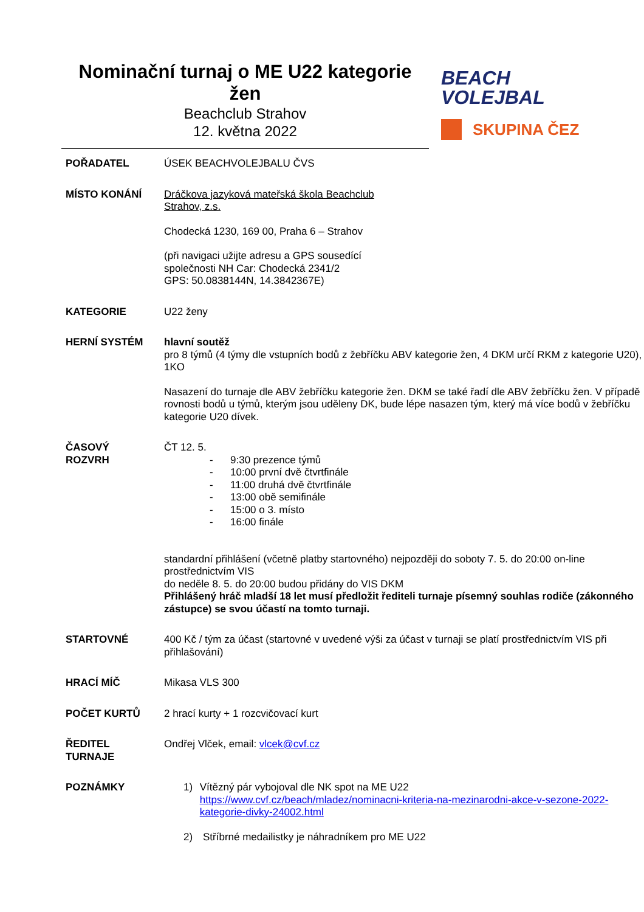Nominační turnaj o ME U22 kategorie žen
Beachclub Strahov
12. května 2022
BEACH
VOLEJBAL
SKUPINA ČEZ
| POŘADATEL | ÚSEK BEACHVOLEJBALU ČVS |
| MÍSTO KONÁNÍ | Dráčkova jazyková mateřská škola Beachclub Strahov, z.s. Chodecká 1230, 169 00, Praha 6 – Strahov (při navigaci užijte adresu a GPS sousedící společnosti NH Car: Chodecká 2341/2 GPS: 50.0838144N, 14.3842367E) |
| KATEGORIE | U22 ženy |
| HERNÍ SYSTÉM | hlavní soutěž pro 8 týmů (4 týmy dle vstupních bodů z žebříčku ABV kategorie žen, 4 DKM určí RKM z kategorie U20), 1KO Nasazení do turnaje dle ABV žebříčku kategorie žen. DKM se také řadí dle ABV žebříčku žen. V případě rovnosti bodů u týmů, kterým jsou uděleny DK, bude lépe nasazen tým, který má více bodů v žebříčku kategorie U20 dívek. |
| ČASOVÝ ROZVRH | ČT 12. 5. - 9:30 prezence týmů - 10:00 první dvě čtvrtfinále - 11:00 druhá dvě čtvrtfinále - 13:00 obě semifinále - 15:00 o 3. místo - 16:00 finále standardní přihlášení (včetně platby startovného) nejpozději do soboty 7. 5. do 20:00 on-line prostřednictvím VIS do neděle 8. 5. do 20:00 budou přidány do VIS DKM Přihlášený hráč mladší 18 let musí předložit řediteli turnaje písemný souhlas rodiče (zákonného zástupce) se svou účastí na tomto turnaji. |
| STARTOVNÉ | 400 Kč / tým za účast (startovné v uvedené výši za účast v turnaji se platí prostřednictvím VIS při přihlašování) |
| HRACÍ MÍČ | Mikasa VLS 300 |
| POČET KURTŮ | 2 hrací kurty + 1 rozcvičovací kurt |
| ŘEDITEL TURNAJE | Ondřej Vlček, email: vlcek@cvf.cz |
| POZNÁMKY | 1) Vítězný pár vybojoval dle NK spot na ME U22 https://www.cvf.cz/beach/mladez/nominacni-kriteria-na-mezinarodni-akce-v-sezone-2022-kategorie-divky-24002.html 2) Stříbrné medailistky je náhradníkem pro ME U22 |